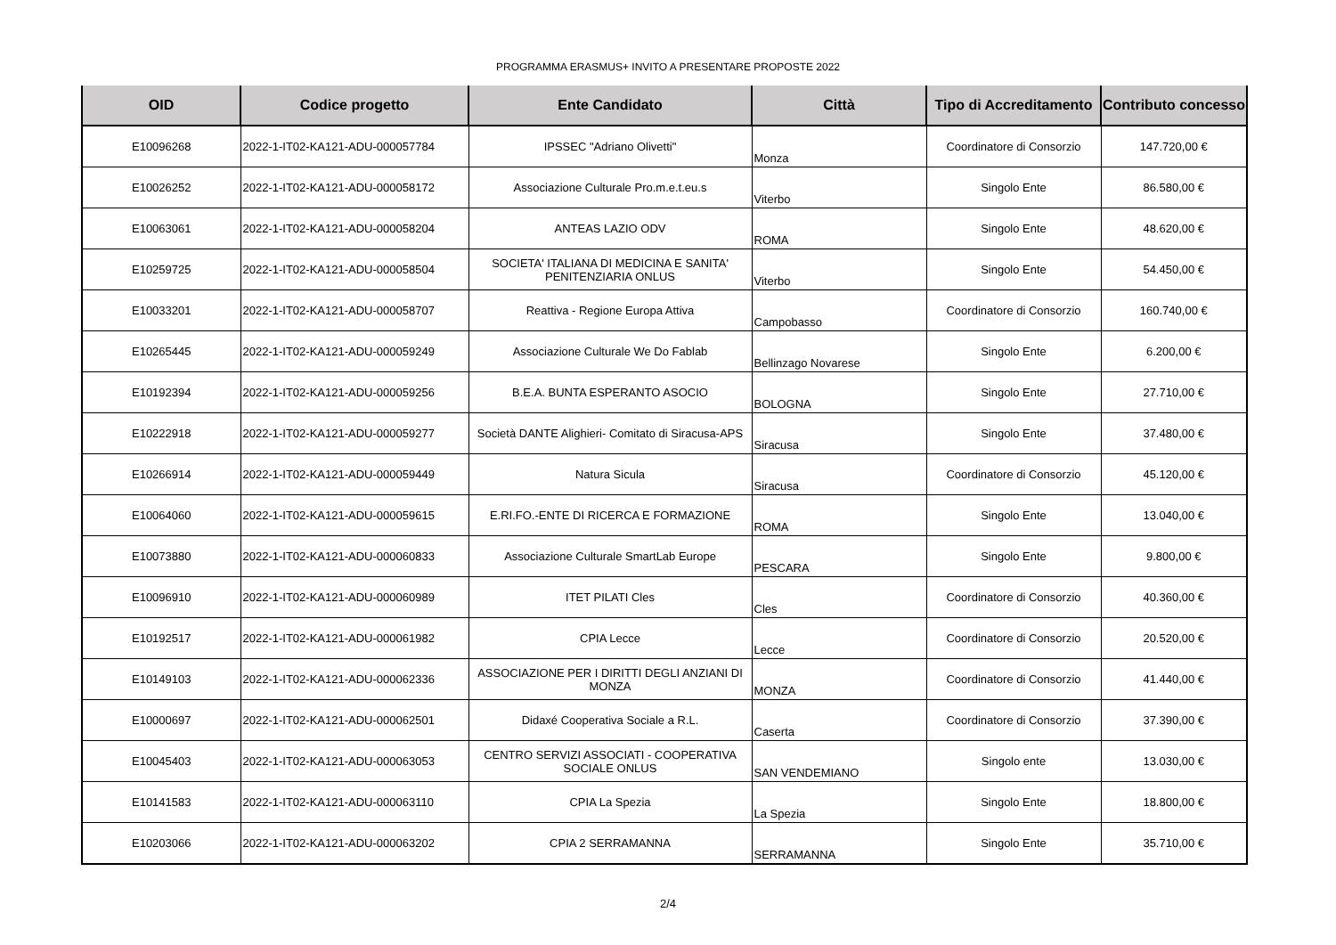PROGRAMMA ERASMUS+ INVITO A PRESENTARE PROPOSTE 2022
| OID | Codice progetto | Ente Candidato | Città | Tipo di Accreditamento | Contributo concesso |
| --- | --- | --- | --- | --- | --- |
| E10096268 | 2022-1-IT02-KA121-ADU-000057784 | IPSSEC "Adriano Olivetti" | Monza | Coordinatore di Consorzio | 147.720,00 € |
| E10026252 | 2022-1-IT02-KA121-ADU-000058172 | Associazione Culturale Pro.m.e.t.eu.s | Viterbo | Singolo Ente | 86.580,00 € |
| E10063061 | 2022-1-IT02-KA121-ADU-000058204 | ANTEAS LAZIO ODV | ROMA | Singolo Ente | 48.620,00 € |
| E10259725 | 2022-1-IT02-KA121-ADU-000058504 | SOCIETA' ITALIANA DI MEDICINA E SANITA' PENITENZIARIA ONLUS | Viterbo | Singolo Ente | 54.450,00 € |
| E10033201 | 2022-1-IT02-KA121-ADU-000058707 | Reattiva - Regione Europa Attiva | Campobasso | Coordinatore di Consorzio | 160.740,00 € |
| E10265445 | 2022-1-IT02-KA121-ADU-000059249 | Associazione Culturale We Do Fablab | Bellinzago Novarese | Singolo Ente | 6.200,00 € |
| E10192394 | 2022-1-IT02-KA121-ADU-000059256 | B.E.A. BUNTA ESPERANTO ASOCIO | BOLOGNA | Singolo Ente | 27.710,00 € |
| E10222918 | 2022-1-IT02-KA121-ADU-000059277 | Società DANTE Alighieri- Comitato di Siracusa-APS | Siracusa | Singolo Ente | 37.480,00 € |
| E10266914 | 2022-1-IT02-KA121-ADU-000059449 | Natura Sicula | Siracusa | Coordinatore di Consorzio | 45.120,00 € |
| E10064060 | 2022-1-IT02-KA121-ADU-000059615 | E.RI.FO.-ENTE DI RICERCA E FORMAZIONE | ROMA | Singolo Ente | 13.040,00 € |
| E10073880 | 2022-1-IT02-KA121-ADU-000060833 | Associazione Culturale SmartLab Europe | PESCARA | Singolo Ente | 9.800,00 € |
| E10096910 | 2022-1-IT02-KA121-ADU-000060989 | ITET PILATI Cles | Cles | Coordinatore di Consorzio | 40.360,00 € |
| E10192517 | 2022-1-IT02-KA121-ADU-000061982 | CPIA Lecce | Lecce | Coordinatore di Consorzio | 20.520,00 € |
| E10149103 | 2022-1-IT02-KA121-ADU-000062336 | ASSOCIAZIONE PER I DIRITTI DEGLI ANZIANI DI MONZA | MONZA | Coordinatore di Consorzio | 41.440,00 € |
| E10000697 | 2022-1-IT02-KA121-ADU-000062501 | Didaxé Cooperativa Sociale a R.L. | Caserta | Coordinatore di Consorzio | 37.390,00 € |
| E10045403 | 2022-1-IT02-KA121-ADU-000063053 | CENTRO SERVIZI ASSOCIATI - COOPERATIVA SOCIALE ONLUS | SAN VENDEMIANO | Singolo ente | 13.030,00 € |
| E10141583 | 2022-1-IT02-KA121-ADU-000063110 | CPIA La Spezia | La Spezia | Singolo Ente | 18.800,00 € |
| E10203066 | 2022-1-IT02-KA121-ADU-000063202 | CPIA 2 SERRAMANNA | SERRAMANNA | Singolo Ente | 35.710,00 € |
2/4